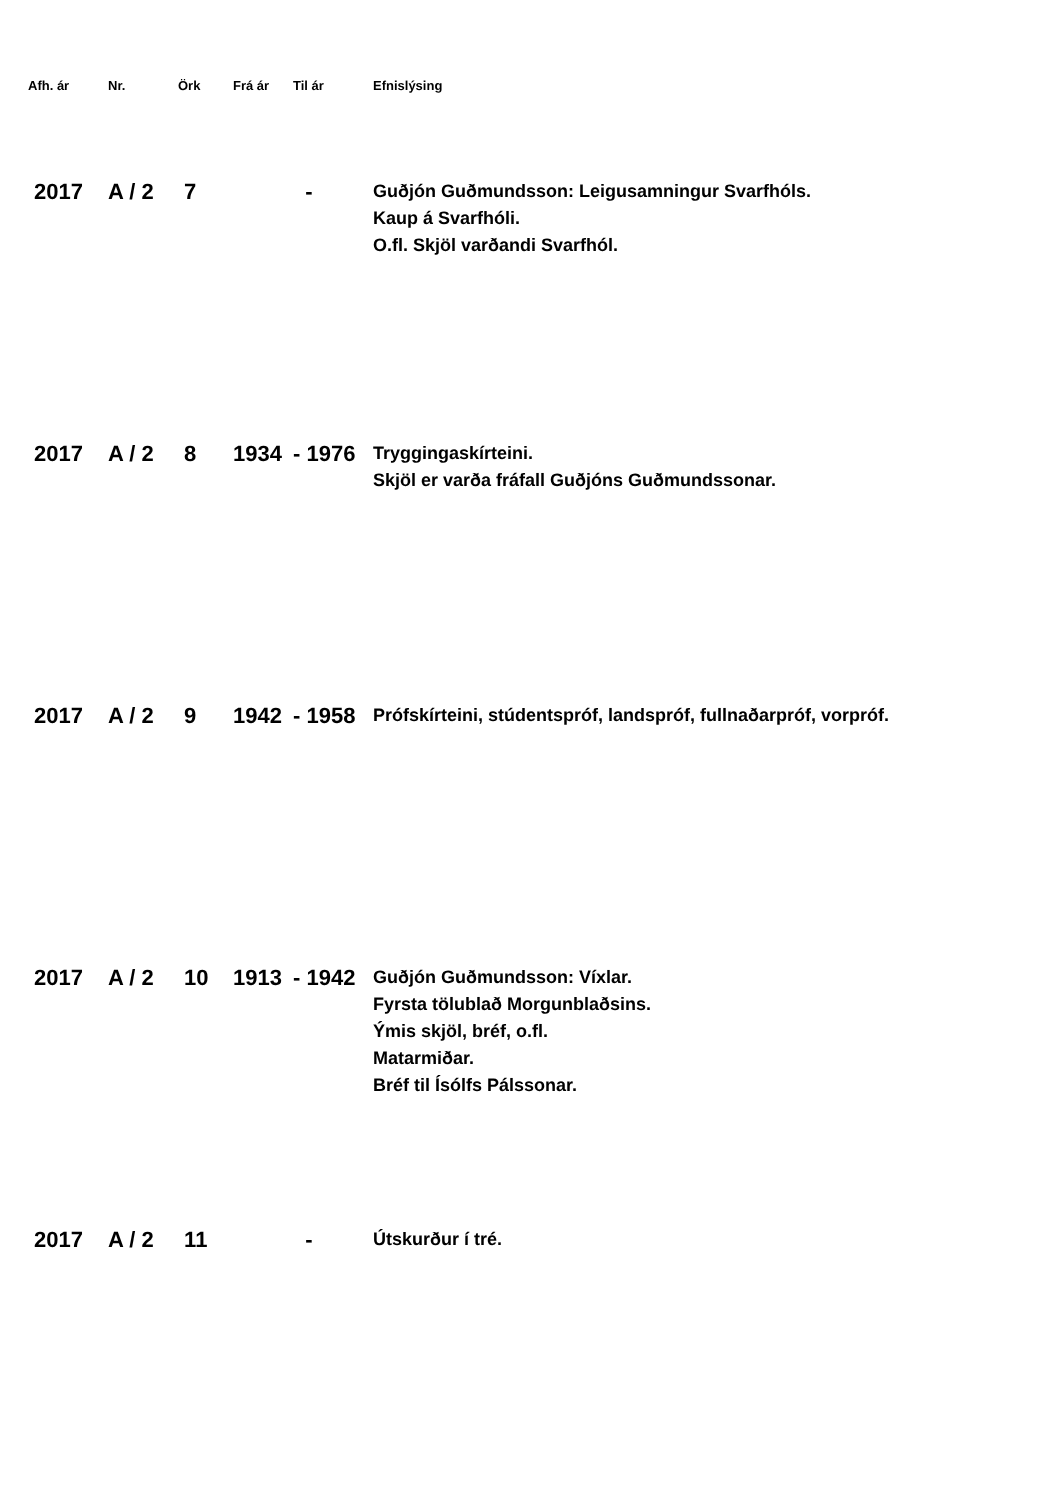| Afh. ár | Nr. | Örk | Frá ár | Til ár | Efnislýsing |
| --- | --- | --- | --- | --- | --- |
| 2017 | A / 2 | 7 | | - | Guðjón Guðmundsson: Leigusamningur Svarfhóls. Kaup á Svarfhóli. O.fl. Skjöl varðandi Svarfhól. |
| 2017 | A / 2 | 8 | 1934 | - 1976 | Tryggingaskírteini. Skjöl er varða fráfall Guðjóns Guðmundssonar. |
| 2017 | A / 2 | 9 | 1942 | - 1958 | Prófskírteini, stúdentspróf, landspróf, fullnaðarpróf, vorpróf. |
| 2017 | A / 2 | 10 | 1913 | - 1942 | Guðjón Guðmundsson: Víxlar. Fyrsta tölublað Morgunblaðsins. Ýmis skjöl, bréf, o.fl. Matarmiðar. Bréf til Ísólfs Pálssonar. |
| 2017 | A / 2 | 11 | | - | Útskurður í tré. |